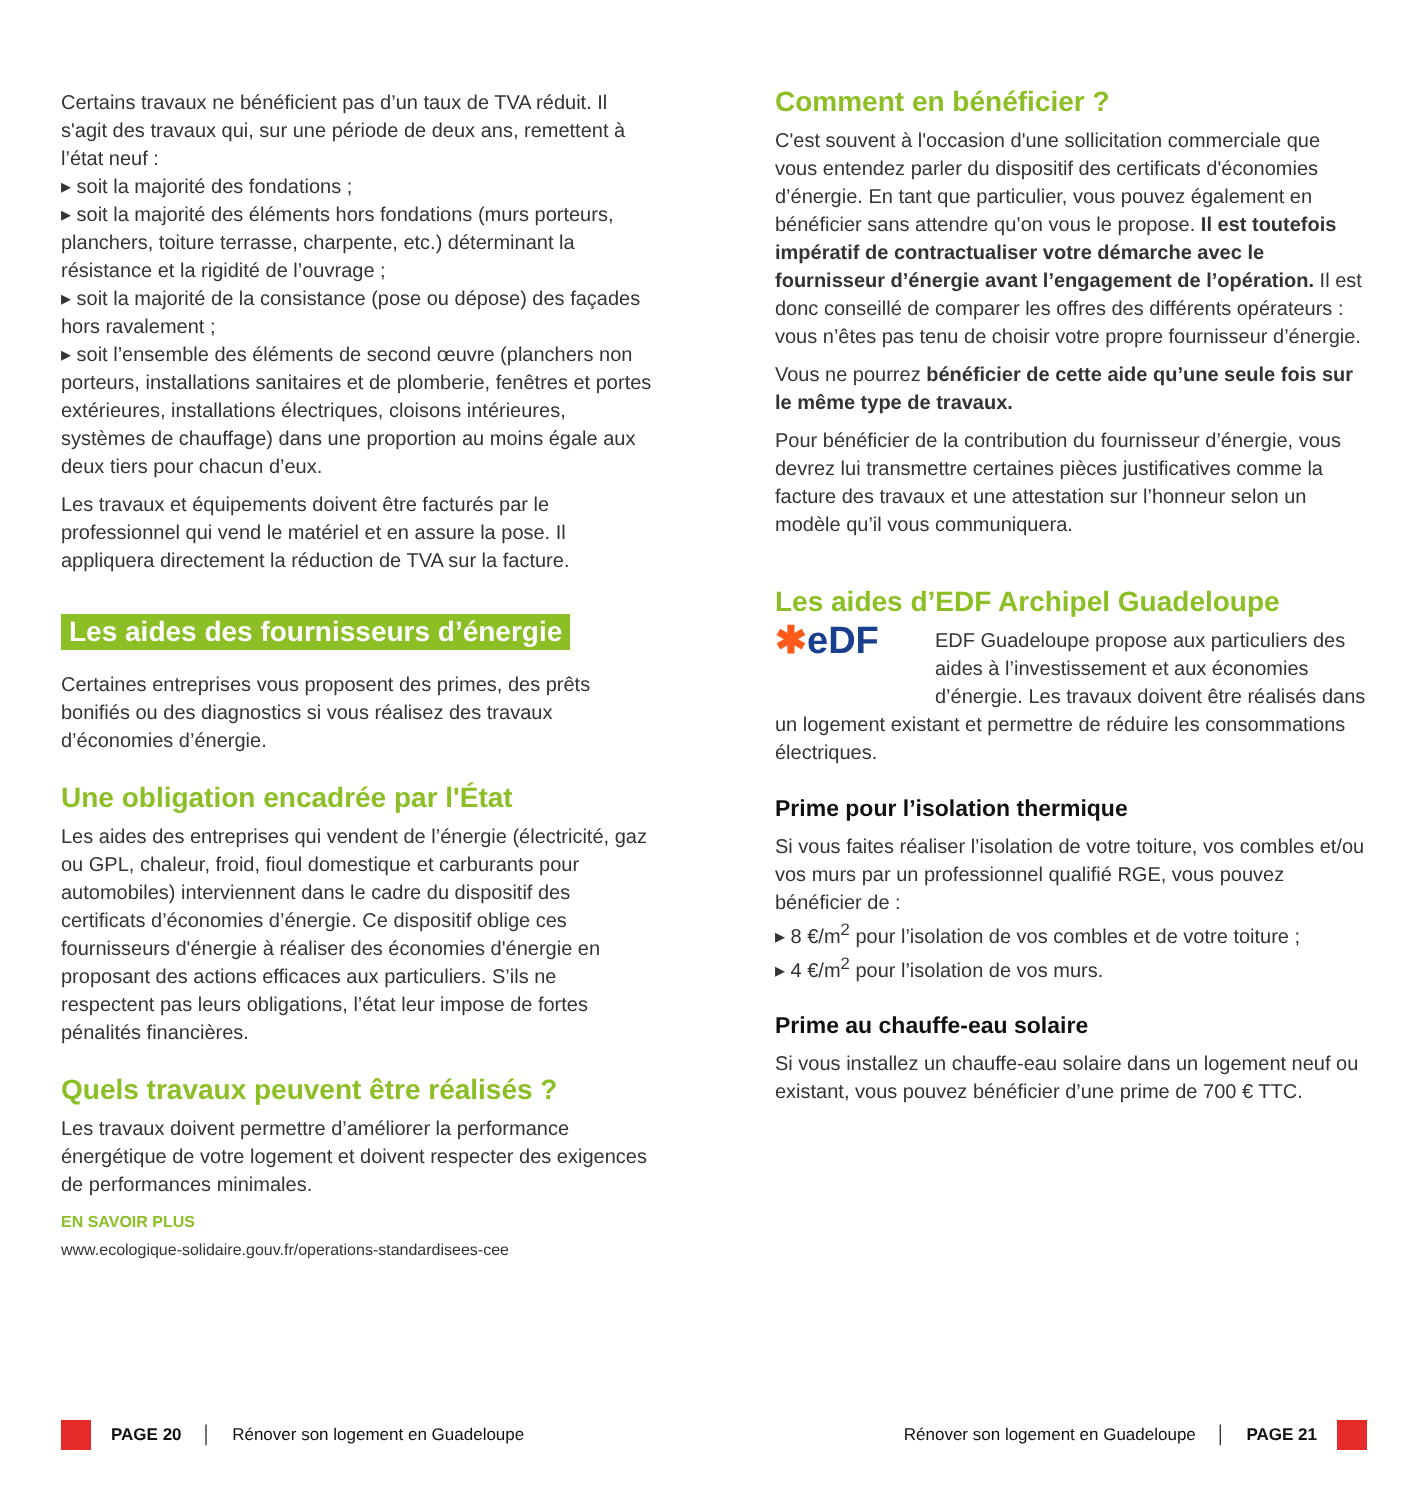Certains travaux ne bénéficient pas d’un taux de TVA réduit. Il s'agit des travaux qui, sur une période de deux ans, remettent à l’état neuf :
▸ soit la majorité des fondations ;
▸ soit la majorité des éléments hors fondations (murs porteurs, planchers, toiture terrasse, charpente, etc.) déterminant la résistance et la rigidité de l’ouvrage ;
▸ soit la majorité de la consistance (pose ou dépose) des façades hors ravalement ;
▸ soit l’ensemble des éléments de second œuvre (planchers non porteurs, installations sanitaires et de plomberie, fenêtres et portes extérieures, installations électriques, cloisons intérieures, systèmes de chauffage) dans une proportion au moins égale aux deux tiers pour chacun d’eux.
Les travaux et équipements doivent être facturés par le professionnel qui vend le matériel et en assure la pose. Il appliquera directement la réduction de TVA sur la facture.
Les aides des fournisseurs d’énergie
Certaines entreprises vous proposent des primes, des prêts bonifiés ou des diagnostics si vous réalisez des travaux d’économies d’énergie.
Une obligation encadrée par l'État
Les aides des entreprises qui vendent de l’énergie (électricité, gaz ou GPL, chaleur, froid, fioul domestique et carburants pour automobiles) interviennent dans le cadre du dispositif des certificats d’économies d’énergie. Ce dispositif oblige ces fournisseurs d'énergie à réaliser des économies d'énergie en proposant des actions efficaces aux particuliers. S’ils ne respectent pas leurs obligations, l’état leur impose de fortes pénalités financières.
Quels travaux peuvent être réalisés ?
Les travaux doivent permettre d’améliorer la performance énergétique de votre logement et doivent respecter des exigences de performances minimales.
EN SAVOIR PLUS
www.ecologique-solidaire.gouv.fr/operations-standardisees-cee
Comment en bénéficier ?
C'est souvent à l'occasion d'une sollicitation commerciale que vous entendez parler du dispositif des certificats d'économies d’énergie. En tant que particulier, vous pouvez également en bénéficier sans attendre qu’on vous le propose. Il est toutefois impératif de contractualiser votre démarche avec le fournisseur d’énergie avant l’engagement de l’opération. Il est donc conseillé de comparer les offres des différents opérateurs : vous n’êtes pas tenu de choisir votre propre fournisseur d’énergie.
Vous ne pourrez bénéficier de cette aide qu’une seule fois sur le même type de travaux.
Pour bénéficier de la contribution du fournisseur d’énergie, vous devrez lui transmettre certaines pièces justificatives comme la facture des travaux et une attestation sur l’honneur selon un modèle qu’il vous communiquera.
Les aides d’EDF Archipel Guadeloupe
✱eDF
EDF Guadeloupe propose aux particuliers des aides à l’investissement et aux économies d’énergie. Les travaux doivent être réalisés dans un logement existant et permettre de réduire les consommations électriques.
Prime pour l’isolation thermique
Si vous faites réaliser l’isolation de votre toiture, vos combles et/ou vos murs par un professionnel qualifié RGE, vous pouvez bénéficier de :
▸ 8 €/m<sup>2</sup> pour l’isolation de vos combles et de votre toiture ;
▸ 4 €/m<sup>2</sup> pour l’isolation de vos murs.
Prime au chauffe-eau solaire
Si vous installez un chauffe-eau solaire dans un logement neuf ou existant, vous pouvez bénéficier d’une prime de 700 € TTC.
PAGE 20 │ Rénover son logement en Guadeloupe
Rénover son logement en Guadeloupe │ PAGE 21